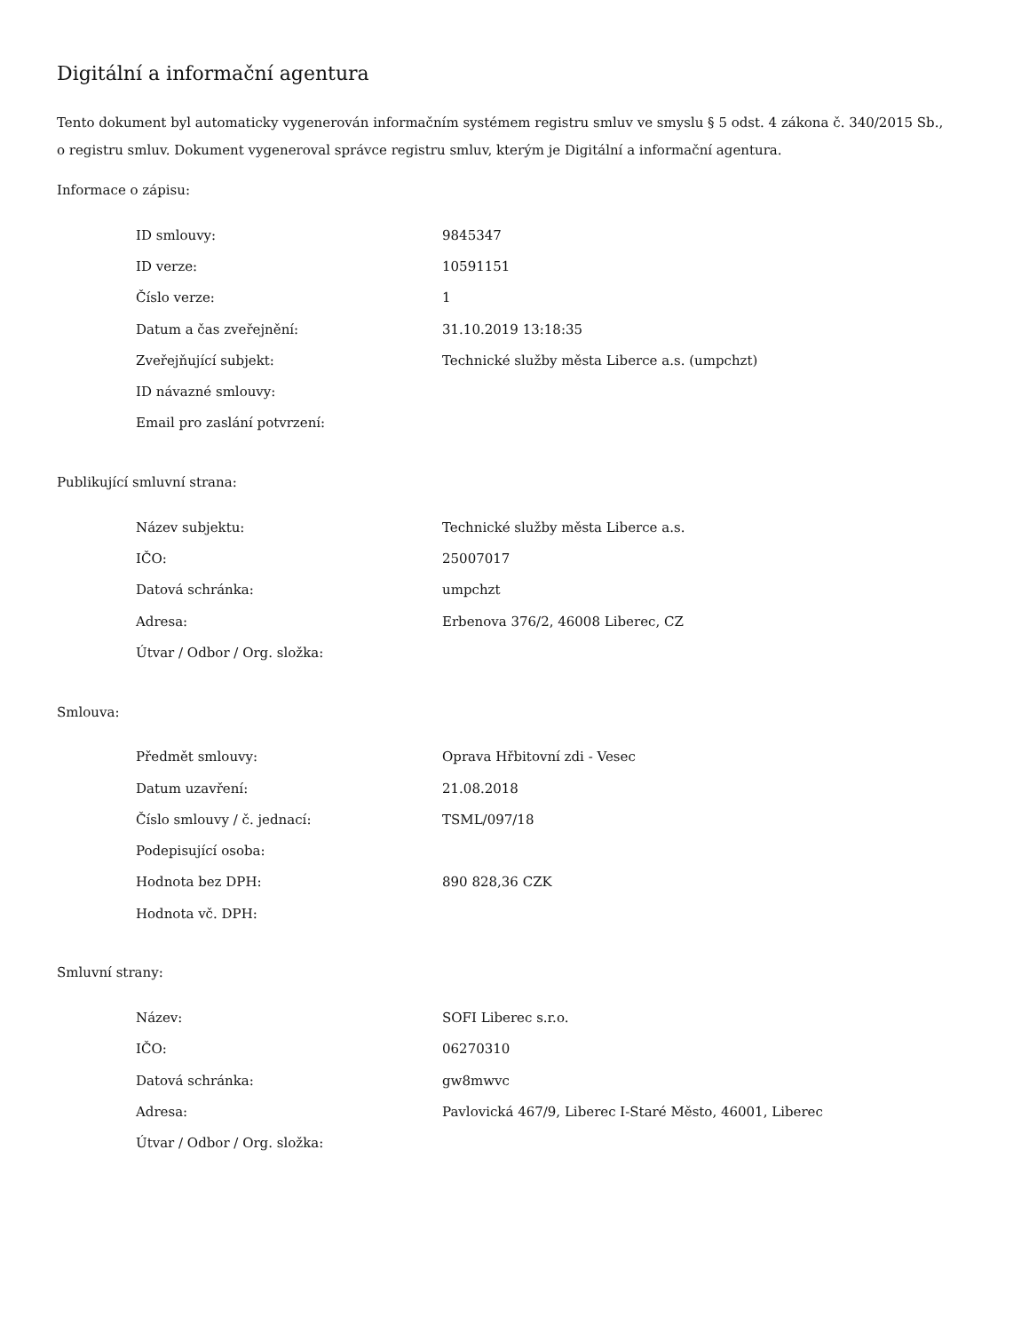Digitální a informační agentura
Tento dokument byl automaticky vygenerován informačním systémem registru smluv ve smyslu § 5 odst. 4 zákona č. 340/2015 Sb., o registru smluv. Dokument vygeneroval správce registru smluv, kterým je Digitální a informační agentura.
Informace o zápisu:
| ID smlouvy: | 9845347 |
| ID verze: | 10591151 |
| Číslo verze: | 1 |
| Datum a čas zveřejnění: | 31.10.2019 13:18:35 |
| Zveřejňující subjekt: | Technické služby města Liberce a.s. (umpchzt) |
| ID návazné smlouvy: | |
| Email pro zaslání potvrzení: | |
Publikující smluvní strana:
| Název subjektu: | Technické služby města Liberce a.s. |
| IČO: | 25007017 |
| Datová schránka: | umpchzt |
| Adresa: | Erbenova 376/2, 46008 Liberec, CZ |
| Útvar / Odbor / Org. složka: | |
Smlouva:
| Předmět smlouvy: | Oprava Hřbitovní zdi - Vesec |
| Datum uzavření: | 21.08.2018 |
| Číslo smlouvy / č. jednací: | TSML/097/18 |
| Podepisující osoba: | |
| Hodnota bez DPH: | 890 828,36 CZK |
| Hodnota vč. DPH: | |
Smluvní strany:
| Název: | SOFI Liberec s.r.o. |
| IČO: | 06270310 |
| Datová schránka: | gw8mwvc |
| Adresa: | Pavlovická 467/9, Liberec I-Staré Město, 46001, Liberec |
| Útvar / Odbor / Org. složka: | |